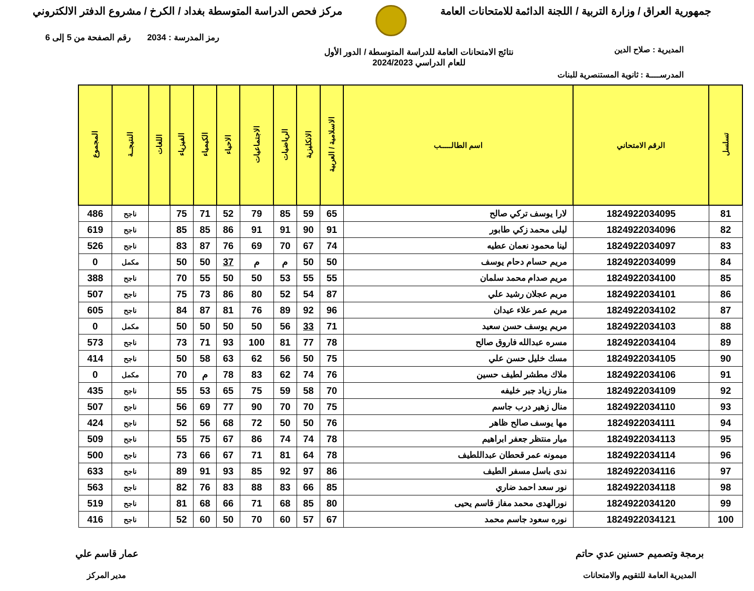جمهورية العراق / وزارة التربية / اللجنة الدائمة للامتحانات العامة
مركز فحص الدراسة المتوسطة بغداد / الكرخ / مشروع الدفتر الالكتروني
رمز المدرسة : 2034 رقم الصفحة من 5 إلى 6
المديرية : صلاح الدين
نتائج الامتحانات العامة للدراسة المتوسطة / الدور الأول
للعام الدراسي 2024/2023
المدرســــة : ثانوية المستنصرية للبنات
| تسلسل | الرقم الامتحاني | اسم الطالـــــب | الاسلامية / العربية | الانكليزية | الرياضيات | الاجتماعيات | الاحياء | الكيمياء | الفيزياء | اللغات | النتيجــة | المجموع |
| --- | --- | --- | --- | --- | --- | --- | --- | --- | --- | --- | --- | --- |
| 81 | 1824922034095 | لارا يوسف تركي صالح | 65 | 59 | 85 | 79 | 52 | 71 | 75 | | ناجح | 486 |
| 82 | 1824922034096 | ليلى محمد زكي طابور | 91 | 90 | 91 | 91 | 86 | 85 | 85 | | ناجح | 619 |
| 83 | 1824922034097 | لينا محمود نعمان عطيه | 74 | 67 | 70 | 69 | 76 | 87 | 83 | | ناجح | 526 |
| 84 | 1824922034099 | مريم حسام دحام يوسف | 50 | 50 | م | م | 37 | 50 | 50 | | مكمل | 0 |
| 85 | 1824922034100 | مريم صدام محمد سلمان | 55 | 55 | 53 | 50 | 50 | 55 | 70 | | ناجح | 388 |
| 86 | 1824922034101 | مريم عجلان رشيد علي | 87 | 54 | 52 | 80 | 86 | 73 | 75 | | ناجح | 507 |
| 87 | 1824922034102 | مريم عمر علاء عيدان | 96 | 92 | 89 | 76 | 81 | 87 | 84 | | ناجح | 605 |
| 88 | 1824922034103 | مريم يوسف حسن سعيد | 71 | 33 | 56 | 50 | 50 | 50 | 50 | | مكمل | 0 |
| 89 | 1824922034104 | مسره عبدالله فاروق صالح | 78 | 77 | 81 | 100 | 93 | 71 | 73 | | ناجح | 573 |
| 90 | 1824922034105 | مسك خليل حسن علي | 75 | 50 | 56 | 62 | 63 | 58 | 50 | | ناجح | 414 |
| 91 | 1824922034106 | ملاك مطشر لطيف حسين | 76 | 74 | 62 | 83 | 78 | م | 70 | | مكمل | 0 |
| 92 | 1824922034109 | منار زياد جبر خليفه | 70 | 58 | 59 | 75 | 65 | 53 | 55 | | ناجح | 435 |
| 93 | 1824922034110 | منال زهير درب جاسم | 75 | 70 | 70 | 90 | 77 | 69 | 56 | | ناجح | 507 |
| 94 | 1824922034111 | مها يوسف صالح ظاهر | 76 | 50 | 50 | 72 | 68 | 56 | 52 | | ناجح | 424 |
| 95 | 1824922034113 | ميار منتظر جعفر ابراهيم | 78 | 74 | 74 | 86 | 67 | 75 | 55 | | ناجح | 509 |
| 96 | 1824922034114 | ميمونه عمر قحطان عبداللطيف | 78 | 64 | 81 | 71 | 67 | 66 | 73 | | ناجح | 500 |
| 97 | 1824922034116 | ندى باسل مسفر الطيف | 86 | 97 | 92 | 85 | 93 | 91 | 89 | | ناجح | 633 |
| 98 | 1824922034118 | نور سعد احمد ضاري | 85 | 66 | 83 | 88 | 83 | 76 | 82 | | ناجح | 563 |
| 99 | 1824922034120 | نورالهدى محمد مفاز قاسم يحيى | 80 | 85 | 68 | 71 | 66 | 68 | 81 | | ناجح | 519 |
| 100 | 1824922034121 | نوره سعود جاسم محمد | 67 | 57 | 60 | 70 | 50 | 60 | 52 | | ناجح | 416 |
برمجة وتصميم حسنين عدي حاتم
المديرية العامة للتقويم والامتحانات
عمار قاسم علي
مدير المركز